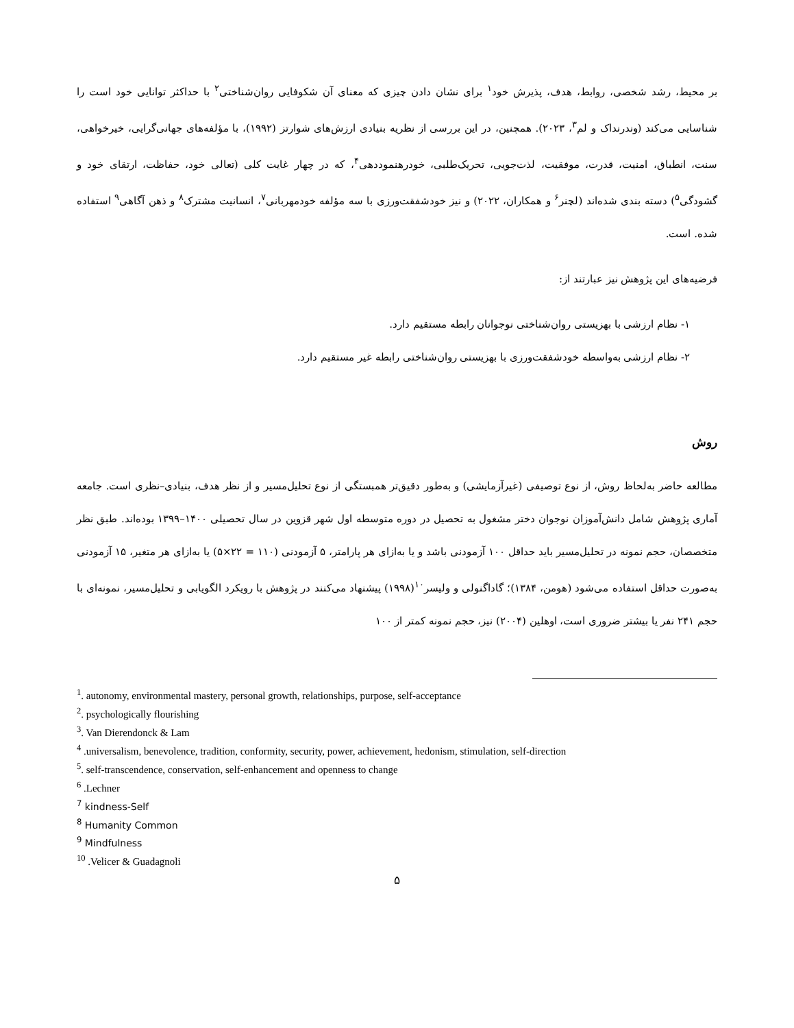بر محیط، رشد شخصی، روابط، هدف، پذیرش خود<sup>۱</sup> برای نشان دادن چیزی که معنای آن شکوفایی روان‌شناختی<sup>۲</sup> با حداکثر توانایی خود است را شناسایی می‌کند (وندرنداک و لم<sup>۳</sup>، ۲۰۲۳). همچنین، در این بررسی از نظریه بنیادی ارزش‌های شوارتز (۱۹۹۲)، با مؤلفه‌های جهانی‌گرایی، خیرخواهی، سنت، انطباق، امنیت، قدرت، موفقیت، لذت‌جویی، تحریک‌طلبی، خودرهنموددهی<sup>۴</sup>، که در چهار غایت کلی (تعالی خود، حفاظت، ارتقای خود و گشودگی<sup>۵</sup>) دسته بندی شده‌اند (لچنر<sup>۶</sup> و همکاران، ۲۰۲۲) و نیز خودشفقت‌ورزی با سه مؤلفه خودمهربانی<sup>۷</sup>، انسانیت مشترک<sup>۸</sup> و ذهن آگاهی<sup>۹</sup> استفاده شده. است.
فرضیه‌های این پژوهش نیز عبارتند از:
۱- نظام ارزشی با بهزیستی روان‌شناختی نوجوانان رابطه مستقیم دارد.
۲- نظام ارزشی به‌واسطه خودشفقت‌ورزی با بهزیستی روان‌شناختی رابطه غیر مستقیم دارد.
روش
مطالعه حاضر به‌لحاظ روش، از نوع توصیفی (غیرآزمایشی) و به‌طور دقیق‌تر همبستگی از نوع تحلیل‌مسیر و از نظر هدف، بنیادی–نظری است. جامعه آماری پژوهش شامل دانش‌آموزان نوجوان دختر مشغول به تحصیل در دوره متوسطه اول شهر قزوین در سال تحصیلی ۱۴۰۰–۱۳۹۹ بوده‌اند. طبق نظر متخصصان، حجم نمونه در تحلیل‌مسیر باید حداقل ۱۰۰ آزمودنی باشد و یا به‌ازای هر پارامتر، ۵ آزمودنی (۱۱۰ = ۲۲×۵) یا به‌ازای هر متغیر، ۱۵ آزمودنی به‌صورت حداقل استفاده می‌شود (هومن، ۱۳۸۴)؛ گاداگنولی و ولیسر<sup>۱۰</sup>(۱۹۹۸) پیشنهاد می‌کنند در پژوهش با رویکرد الگویابی و تحلیل‌مسیر، نمونه‌ای با حجم ۲۴۱ نفر یا بیشتر ضروری است، اوهلین (۲۰۰۴) نیز، حجم نمونه کمتر از ۱۰۰
<sup>1</sup>. autonomy, environmental mastery, personal growth, relationships, purpose, self-acceptance
<sup>2</sup>. psychologically flourishing
<sup>3</sup>. Van Dierendonck & Lam
<sup>4</sup> .universalism, benevolence, tradition, conformity, security, power, achievement, hedonism, stimulation, self-direction
<sup>5</sup>. self-transcendence, conservation, self-enhancement and openness to change
<sup>6</sup> .Lechner
<sup>7</sup> kindness-Self
<sup>8</sup> Humanity Common
<sup>9</sup> Mindfulness
<sup>10</sup> .Velicer & Guadagnoli
۵